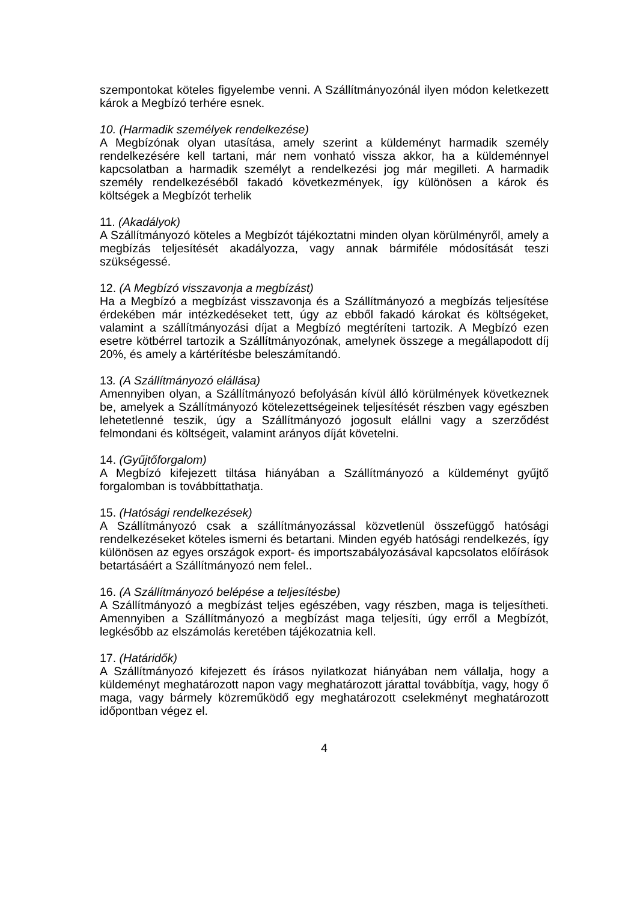szempontokat köteles figyelembe venni. A Szállítmányozónál ilyen módon keletkezett károk a Megbízó terhére esnek.
10. (Harmadik személyek rendelkezése)
A Megbízónak olyan utasítása, amely szerint a küldeményt harmadik személy rendelkezésére kell tartani, már nem vonható vissza akkor, ha a küldeménnyel kapcsolatban a harmadik személyt a rendelkezési jog már megilleti. A harmadik személy rendelkezéséből fakadó következmények, így különösen a károk és költségek a Megbízót terhelik
11. (Akadályok)
A Szállítmányozó köteles a Megbízót tájékoztatni minden olyan körülményről, amely a megbízás teljesítését akadályozza, vagy annak bármiféle módosítását teszi szükségessé.
12. (A Megbízó visszavonja a megbízást)
Ha a Megbízó a megbízást visszavonja és a Szállítmányozó a megbízás teljesítése érdekében már intézkedéseket tett, úgy az ebből fakadó károkat és költségeket, valamint a szállítmányozási díjat a Megbízó megtéríteni tartozik. A Megbízó ezen esetre kötbérrel tartozik a Szállítmányozónak, amelynek összege a megállapodott díj 20%, és amely a kártérítésbe beleszámítandó.
13. (A Szállítmányozó elállása)
Amennyiben olyan, a Szállítmányozó befolyásán kívül álló körülmények következnek be, amelyek a Szállítmányozó kötelezettségeinek teljesítését részben vagy egészben lehetetlenné teszik, úgy a Szállítmányozó jogosult elállni vagy a szerződést felmondani és költségeit, valamint arányos díját követelni.
14. (Gyűjtőforgalom)
A Megbízó kifejezett tiltása hiányában a Szállítmányozó a küldeményt gyűjtő forgalomban is továbbíttathatja.
15. (Hatósági rendelkezések)
A Szállítmányozó csak a szállítmányozással közvetlenül összefüggő hatósági rendelkezéseket köteles ismerni és betartani. Minden egyéb hatósági rendelkezés, így különösen az egyes országok export- és importszabályozásával kapcsolatos előírások betartásáért a Szállítmányozó nem felel..
16. (A Szállítmányozó belépése a teljesítésbe)
A Szállítmányozó a megbízást teljes egészében, vagy részben, maga is teljesítheti. Amennyiben a Szállítmányozó a megbízást maga teljesíti, úgy erről a Megbízót, legkésőbb az elszámolás keretében tájékozatnia kell.
17. (Határidők)
A Szállítmányozó kifejezett és írásos nyilatkozat hiányában nem vállalja, hogy a küldeményt meghatározott napon vagy meghatározott járattal továbbítja, vagy, hogy ő maga, vagy bármely közreműködő egy meghatározott cselekményt meghatározott időpontban végez el.
4